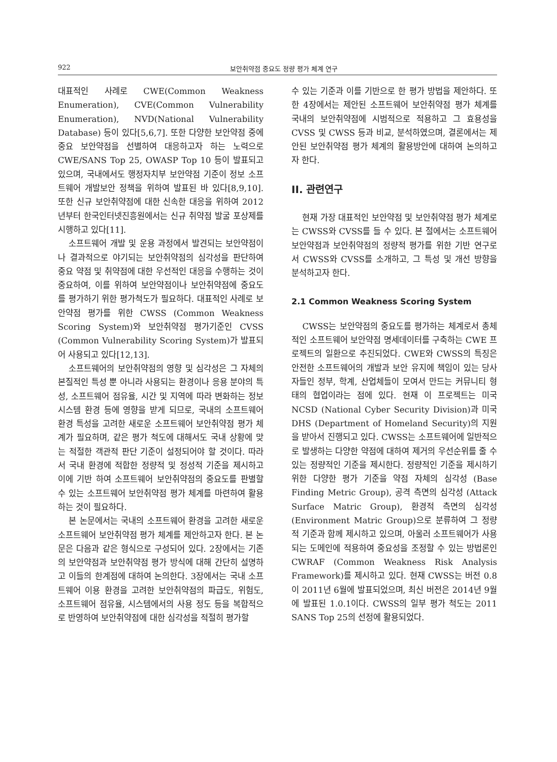922 보안취약점 중요도 정량 평가 체계 연구
대표적인 사례로 CWE(Common Weakness Enumeration), CVE(Common Vulnerability Enumeration), NVD(National Vulnerability Database) 등이 있다[5,6,7]. 또한 다양한 보안약점 중에 중요 보안약점을 선별하여 대응하고자 하는 노력으로 CWE/SANS Top 25, OWASP Top 10 등이 발표되고 있으며, 국내에서도 행정자치부 보안약점 기준이 정보 소프트웨어 개발보안 정책을 위하여 발표된 바 있다[8,9,10]. 또한 신규 보안취약점에 대한 신속한 대응을 위하여 2012년부터 한국인터넷진흥원에서는 신규 취약점 발굴 포상제를 시행하고 있다[11].
소프트웨어 개발 및 운용 과정에서 발견되는 보안약점이나 결과적으로 야기되는 보안취약점의 심각성을 판단하여 중요 약점 및 취약점에 대한 우선적인 대응을 수행하는 것이 중요하여, 이를 위하여 보안약점이나 보안취약점에 중요도를 평가하기 위한 평가척도가 필요하다. 대표적인 사례로 보안약점 평가를 위한 CWSS (Common Weakness Scoring System)와 보안취약점 평가기준인 CVSS (Common Vulnerability Scoring System)가 발표되어 사용되고 있다[12,13].
소프트웨어의 보안취약점의 영향 및 심각성은 그 자체의 본질적인 특성 뿐 아니라 사용되는 환경이나 응용 분야의 특성, 소프트웨어 점유율, 시간 및 지역에 따라 변화하는 정보 시스템 환경 등에 영향을 받게 되므로, 국내의 소프트웨어 환경 특성을 고려한 새로운 소프트웨어 보안취약점 평가 체계가 필요하며, 같은 평가 척도에 대해서도 국내 상황에 맞는 적절한 객관적 판단 기준이 설정되어야 할 것이다. 따라서 국내 환경에 적합한 정량적 및 정성적 기준을 제시하고 이에 기반 하여 소프트웨어 보안취약점의 중요도를 판별할 수 있는 소프트웨어 보안취약점 평가 체계를 마련하여 활용하는 것이 필요하다.
본 논문에서는 국내의 소프트웨어 환경을 고려한 새로운 소프트웨어 보안취약점 평가 체계를 제안하고자 한다. 본 논문은 다음과 같은 형식으로 구성되어 있다. 2장에서는 기존의 보안약점과 보안취약점 평가 방식에 대해 간단히 설명하고 이들의 한계점에 대하여 논의한다. 3장에서는 국내 소프트웨어 이용 환경을 고려한 보안취약점의 파급도, 위험도, 소프트웨어 점유율, 시스템에서의 사용 정도 등을 복합적으로 반영하여 보안취약점에 대한 심각성을 적절히 평가할
수 있는 기준과 이를 기반으로 한 평가 방법을 제안하다. 또한 4장에서는 제안된 소프트웨어 보안취약점 평가 체계를 국내의 보안취약점에 시범적으로 적용하고 그 효용성을 CVSS 및 CWSS 등과 비교, 분석하였으며, 결론에서는 제안된 보안취약점 평가 체계의 활용방안에 대하여 논의하고자 한다.
II. 관련연구
현재 가장 대표적인 보안약점 및 보안취약점 평가 체계로는 CWSS와 CVSS를 들 수 있다. 본 절에서는 소프트웨어 보안약점과 보안취약점의 정량적 평가를 위한 기반 연구로서 CWSS와 CVSS를 소개하고, 그 특성 및 개선 방향을 분석하고자 한다.
2.1 Common Weakness Scoring System
CWSS는 보안약점의 중요도를 평가하는 체계로서 총체적인 소프트웨어 보안약점 명세데이터를 구축하는 CWE 프로젝트의 일환으로 추진되었다. CWE와 CWSS의 특징은 안전한 소프트웨어의 개발과 보안 유지에 책임이 있는 당사자들인 정부, 학계, 산업체들이 모여서 만드는 커뮤니티 형태의 협업이라는 점에 있다. 현재 이 프로젝트는 미국 NCSD (National Cyber Security Division)과 미국 DHS (Department of Homeland Security)의 지원을 받아서 진행되고 있다. CWSS는 소프트웨어에 일반적으로 발생하는 다양한 약점에 대하여 제거의 우선순위를 줄 수 있는 정량적인 기준을 제시한다. 정량적인 기준을 제시하기 위한 다양한 평가 기준을 약점 자체의 심각성 (Base Finding Metric Group), 공격 측면의 심각성 (Attack Surface Matric Group), 환경적 측면의 심각성 (Environment Matric Group)으로 분류하여 그 정량적 기준과 함께 제시하고 있으며, 아울러 소프트웨어가 사용되는 도메인에 적용하여 중요성을 조정할 수 있는 방법론인 CWRAF (Common Weakness Risk Analysis Framework)를 제시하고 있다. 현재 CWSS는 버전 0.8이 2011년 6월에 발표되었으며, 최신 버전은 2014년 9월에 발표된 1.0.1이다. CWSS의 일부 평가 척도는 2011 SANS Top 25의 선정에 활용되었다.